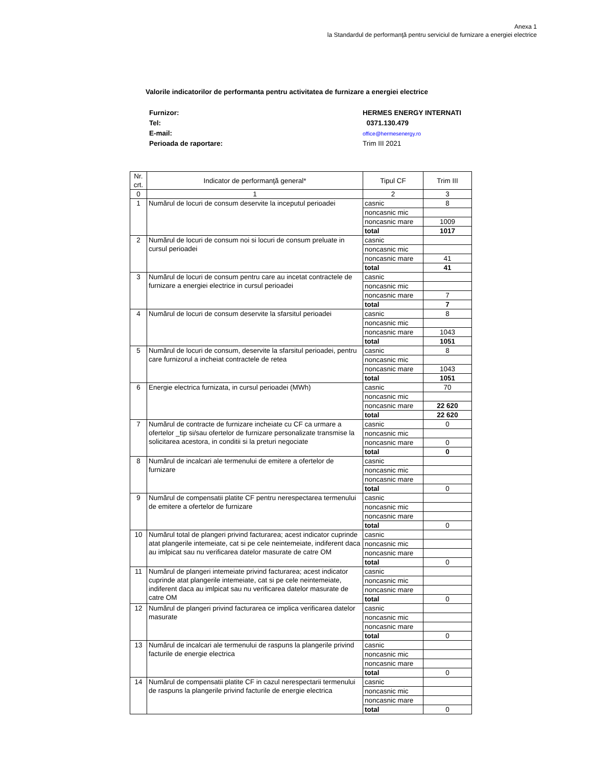Anexa 1
la Standardul de performanţă pentru serviciul de furnizare a energiei electrice
Valorile indicatorilor de performanta pentru activitatea de furnizare a energiei electrice
Furnizor: HERMES ENERGY INTERNATI
Tel: 0371.130.479
E-mail: office@hermesenergy.ro
Perioada de raportare: Trim III 2021
| Nr. crt. | Indicator de performanţă general* | Tipul CF | Trim III |
| --- | --- | --- | --- |
| 0 | 1 | 2 | 3 |
| 1 | Numărul de locuri de consum deservite la inceputul perioadei | casnic | 8 |
| | | noncasnic mic | |
| | | noncasnic mare | 1009 |
| | | total | 1017 |
| 2 | Numărul de locuri de consum noi si locuri de consum preluate in cursul perioadei | casnic | |
| | | noncasnic mic | |
| | | noncasnic mare | 41 |
| | | total | 41 |
| 3 | Numărul de locuri de consum pentru care au incetat contractele de furnizare a energiei electrice in cursul perioadei | casnic | |
| | | noncasnic mic | |
| | | noncasnic mare | 7 |
| | | total | 7 |
| 4 | Numărul de locuri de consum deservite la sfarsitul perioadei | casnic | 8 |
| | | noncasnic mic | |
| | | noncasnic mare | 1043 |
| | | total | 1051 |
| 5 | Numărul de locuri de consum, deservite la sfarsitul perioadei, pentru care furnizorul a incheiat contractele de retea | casnic | 8 |
| | | noncasnic mic | |
| | | noncasnic mare | 1043 |
| | | total | 1051 |
| 6 | Energie electrica furnizata, in cursul perioadei (MWh) | casnic | 70 |
| | | noncasnic mic | |
| | | noncasnic mare | 22 620 |
| | | total | 22 620 |
| 7 | Numărul de contracte de furnizare incheiate cu CF ca urmare a ofertelor _tip si/sau ofertelor de furnizare personalizate transmise la solicitarea acestora, in conditii si la preturi negociate | casnic | 0 |
| | | noncasnic mic | |
| | | noncasnic mare | 0 |
| | | total | 0 |
| 8 | Numărul de incalcari ale termenului de emitere a ofertelor de furnizare | casnic | |
| | | noncasnic mic | |
| | | noncasnic mare | |
| | | total | 0 |
| 9 | Numărul de compensatii platite CF pentru nerespectarea termenului de emitere a ofertelor de furnizare | casnic | |
| | | noncasnic mic | |
| | | noncasnic mare | |
| | | total | 0 |
| 10 | Numărul total de plangeri privind facturarea; acest indicator cuprinde atat plangerile intemeiate, cat si pe cele neintemeiate, indiferent daca au imlpicat sau nu verificarea datelor masurate de catre OM | casnic | |
| | | noncasnic mic | |
| | | noncasnic mare | |
| | | total | 0 |
| 11 | Numărul de plangeri intemeiate privind facturarea; acest indicator cuprinde atat plangerile intemeiate, cat si pe cele neintemeiate, indiferent daca au imlpicat sau nu verificarea datelor masurate de catre OM | casnic | |
| | | noncasnic mic | |
| | | noncasnic mare | |
| | | total | 0 |
| 12 | Numărul de plangeri privind facturarea ce implica verificarea datelor masurate | casnic | |
| | | noncasnic mic | |
| | | noncasnic mare | |
| | | total | 0 |
| 13 | Numărul de incalcari ale termenului de raspuns la plangerile privind facturile de energie electrica | casnic | |
| | | noncasnic mic | |
| | | noncasnic mare | |
| | | total | 0 |
| 14 | Numărul de compensatii platite CF in cazul nerespectarii termenului de raspuns la plangerile privind facturile de energie electrica | casnic | |
| | | noncasnic mic | |
| | | noncasnic mare | |
| | | total | 0 |